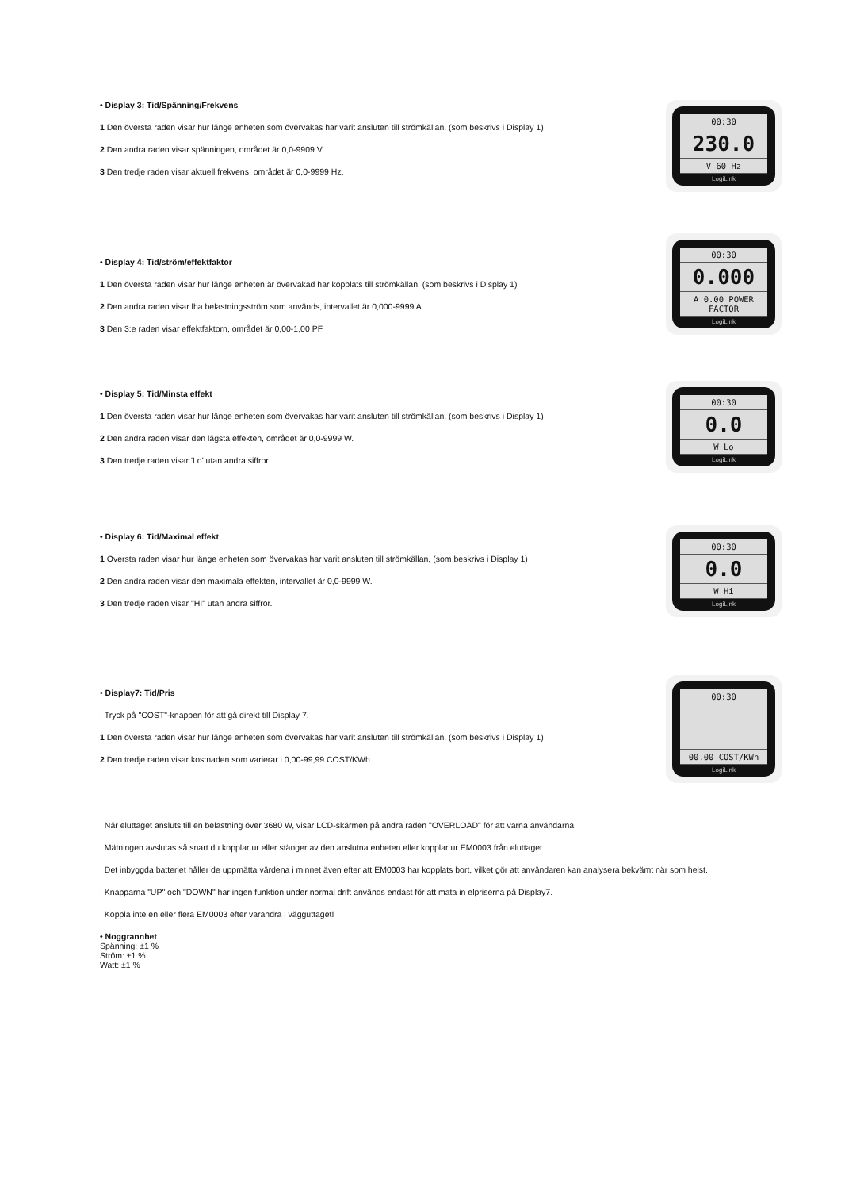00:30
230.0
V 60 Hz
LogiLink
• Display 3: Tid/Spänning/Frekvens
1 Den översta raden visar hur länge enheten som övervakas har varit ansluten till strömkällan. (som beskrivs i Display 1)
2 Den andra raden visar spänningen, området är 0,0-9909 V.
3 Den tredje raden visar aktuell frekvens, området är 0,0-9999 Hz.
00:30
0.000
A 0.00 POWER FACTOR
LogiLink
• Display 4: Tid/ström/effektfaktor
1 Den översta raden visar hur länge enheten är övervakad har kopplats till strömkällan. (som beskrivs i Display 1)
2 Den andra raden visar lha belastningsström som används, intervallet är 0,000-9999 A.
3 Den 3:e raden visar effektfaktorn, området är 0,00-1,00 PF.
00:30
0.0
W Lo
LogiLink
• Display 5: Tid/Minsta effekt
1 Den översta raden visar hur länge enheten som övervakas har varit ansluten till strömkällan. (som beskrivs i Display 1)
2 Den andra raden visar den lägsta effekten, området är 0,0-9999 W.
3 Den tredje raden visar 'Lo' utan andra siffror.
00:30
0.0
W Hi
LogiLink
• Display 6: Tid/Maximal effekt
1 Översta raden visar hur länge enheten som övervakas har varit ansluten till strömkällan, (som beskrivs i Display 1)
2 Den andra raden visar den maximala effekten, intervallet är 0,0-9999 W.
3 Den tredje raden visar "HI" utan andra siffror.
00:30
00.00 COST/KWh
LogiLink
• Display7: Tid/Pris
! Tryck på "COST"-knappen för att gå direkt till Display 7.
1 Den översta raden visar hur länge enheten som övervakas har varit ansluten till strömkällan. (som beskrivs i Display 1)
2 Den tredje raden visar kostnaden som varierar i 0,00-99,99 COST/KWh
! När eluttaget ansluts till en belastning över 3680 W, visar LCD-skärmen på andra raden "OVERLOAD" för att varna användarna.
! Mätningen avslutas så snart du kopplar ur eller stänger av den anslutna enheten eller kopplar ur EM0003 från eluttaget.
! Det inbyggda batteriet håller de uppmätta värdena i minnet även efter att EM0003 har kopplats bort, vilket gör att användaren kan analysera bekvämt när som helst.
! Knapparna "UP" och "DOWN" har ingen funktion under normal drift används endast för att mata in elpriserna på Display7.
! Koppla inte en eller flera EM0003 efter varandra i vägguttaget!
• Noggrannhet
Spänning: ±1 %
Ström: ±1 %
Watt: ±1 %